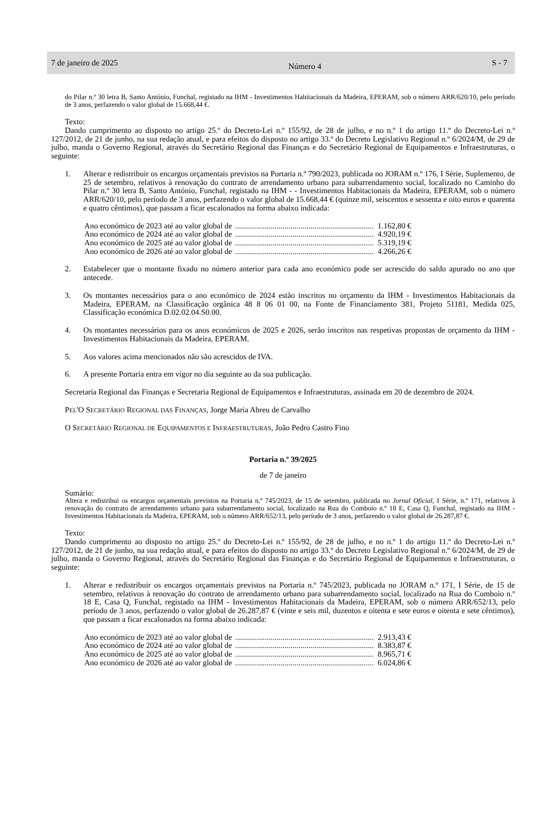7 de janeiro de 2025 Número 4 S - 7
do Pilar n.º 30 letra B, Santo António, Funchal, registado na IHM - Investimentos Habitacionais da Madeira, EPERAM, sob o número ARR/620/10, pelo período de 3 anos, perfazendo o valor global de 15.668,44 €.
Texto:
Dando cumprimento ao disposto no artigo 25.º do Decreto-Lei n.º 155/92, de 28 de julho, e no n.º 1 do artigo 11.º do Decreto-Lei n.º 127/2012, de 21 de junho, na sua redação atual, e para efeitos do disposto no artigo 33.º do Decreto Legislativo Regional n.º 6/2024/M, de 29 de julho, manda o Governo Regional, através do Secretário Regional das Finanças e do Secretário Regional de Equipamentos e Infraestruturas, o seguinte:
1. Alterar e redistribuir os encargos orçamentais previstos na Portaria n.º 790/2023, publicada no JORAM n.º 176, I Série, Suplemento, de 25 de setembro, relativos à renovação do contrato de arrendamento urbano para subarrendamento social, localizado no Caminho do Pilar n.º 30 letra B, Santo António, Funchal, registado na IHM - - Investimentos Habitacionais da Madeira, EPERAM, sob o número ARR/620/10, pelo período de 3 anos, perfazendo o valor global de 15.668,44 € (quinze mil, seiscentos e sessenta e oito euros e quarenta e quatro cêntimos), que passam a ficar escalonados na forma abaixo indicada:
Ano económico de 2023 até ao valor global de...................................................................... 1.162,80 €
Ano económico de 2024 até ao valor global de...................................................................... 4.920,19 €
Ano económico de 2025 até ao valor global de...................................................................... 5.319,19 €
Ano económico de 2026 até ao valor global de...................................................................... 4.266,26 €
2. Estabelecer que o montante fixado no número anterior para cada ano económico pode ser acrescido do saldo apurado no ano que antecede.
3. Os montantes necessários para o ano económico de 2024 estão inscritos no orçamento da IHM - Investimentos Habitacionais da Madeira, EPERAM, na Classificação orgânica 48 8 06 01 00, na Fonte de Financiamento 381, Projeto 51181, Medida 025, Classificação económica D.02.02.04.S0.00.
4. Os montantes necessários para os anos económicos de 2025 e 2026, serão inscritos nas respetivas propostas de orçamento da IHM - Investimentos Habitacionais da Madeira, EPERAM.
5. Aos valores acima mencionados não são acrescidos de IVA.
6. A presente Portaria entra em vigor no dia seguinte ao da sua publicação.
Secretaria Regional das Finanças e Secretaria Regional de Equipamentos e Infraestruturas, assinada em 20 de dezembro de 2024.
PEL'O SECRETÁRIO REGIONAL DAS FINANÇAS, Jorge Maria Abreu de Carvalho
O SECRETÁRIO REGIONAL DE EQUIPAMENTOS E INFRAESTRUTURAS, João Pedro Castro Fino
Portaria n.º 39/2025
de 7 de janeiro
Sumário:
Altera e redistribui os encargos orçamentais previstos na Portaria n.º 745/2023, de 15 de setembro, publicada no Jornal Oficial, I Série, n.º 171, relativos à renovação do contrato de arrendamento urbano para subarrendamento social, localizado na Rua do Comboio n.º 18 E, Casa Q, Funchal, registado na IHM - Investimentos Habitacionais da Madeira, EPERAM, sob o número ARR/652/13, pelo período de 3 anos, perfazendo o valor global de 26.287,87 €.
Texto:
Dando cumprimento ao disposto no artigo 25.º do Decreto-Lei n.º 155/92, de 28 de julho, e no n.º 1 do artigo 11.º do Decreto-Lei n.º 127/2012, de 21 de junho, na sua redação atual, e para efeitos do disposto no artigo 33.º do Decreto Legislativo Regional n.º 6/2024/M, de 29 de julho, manda o Governo Regional, através do Secretário Regional das Finanças e do Secretário Regional de Equipamentos e Infraestruturas, o seguinte:
1. Alterar e redistribuir os encargos orçamentais previstos na Portaria n.º 745/2023, publicada no JORAM n.º 171, I Série, de 15 de setembro, relativos à renovação do contrato de arrendamento urbano para subarrendamento social, localizado na Rua do Comboio n.º 18 E, Casa Q, Funchal, registado na IHM - Investimentos Habitacionais da Madeira, EPERAM, sob o número ARR/652/13, pelo período de 3 anos, perfazendo o valor global de 26.287,87 € (vinte e seis mil, duzentos e oitenta e sete euros e oitenta e sete cêntimos), que passam a ficar escalonados na forma abaixo indicada:
Ano económico de 2023 até ao valor global de...................................................................... 2.913,43 €
Ano económico de 2024 até ao valor global de...................................................................... 8.383,87 €
Ano económico de 2025 até ao valor global de...................................................................... 8.965,71 €
Ano económico de 2026 até ao valor global de...................................................................... 6.024,86 €